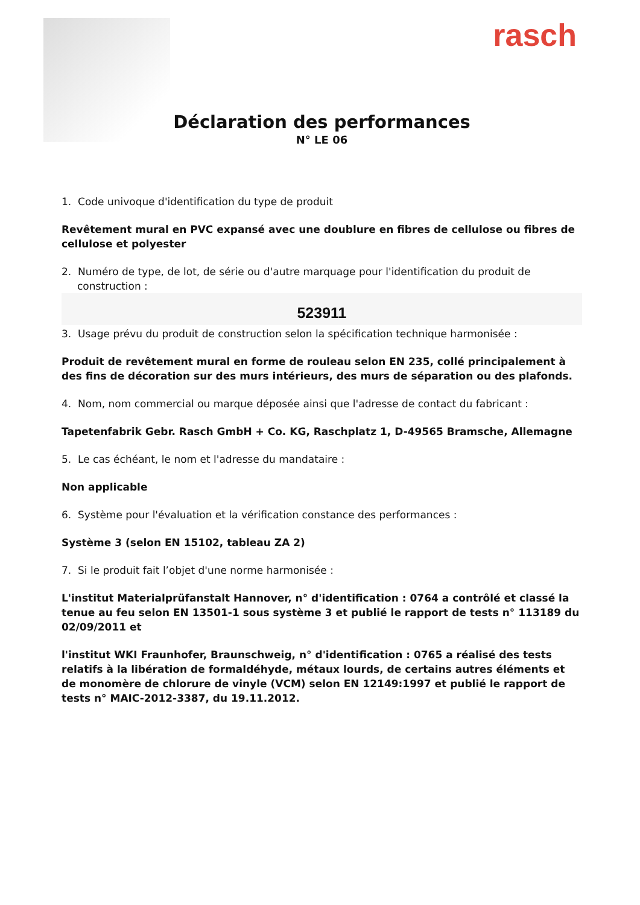rasch
Déclaration des performances
N° LE 06
1. Code univoque d'identification du type de produit
Revêtement mural en PVC expansé avec une doublure en fibres de cellulose ou fibres de cellulose et polyester
2. Numéro de type, de lot, de série ou d'autre marquage pour l'identification du produit de construction :
523911
3. Usage prévu du produit de construction selon la spécification technique harmonisée :
Produit de revêtement mural en forme de rouleau selon EN 235, collé principalement à des fins de décoration sur des murs intérieurs, des murs de séparation ou des plafonds.
4. Nom, nom commercial ou marque déposée ainsi que l'adresse de contact du fabricant :
Tapetenfabrik Gebr. Rasch GmbH + Co. KG, Raschplatz 1, D-49565 Bramsche, Allemagne
5. Le cas échéant, le nom et l'adresse du mandataire :
Non applicable
6. Système pour l'évaluation et la vérification constance des performances :
Système 3 (selon EN 15102, tableau ZA 2)
7. Si le produit fait l’objet d'une norme harmonisée :
L'institut Materialprüfanstalt Hannover, n° d'identification : 0764 a contrôlé et classé la tenue au feu selon EN 13501-1 sous système 3 et publié le rapport de tests n° 113189 du 02/09/2011 et
l'institut WKI Fraunhofer, Braunschweig, n° d'identification : 0765 a réalisé des tests relatifs à la libération de formaldéhyde, métaux lourds, de certains autres éléments et de monomère de chlorure de vinyle (VCM) selon EN 12149:1997 et publié le rapport de tests n° MAIC-2012-3387, du 19.11.2012.